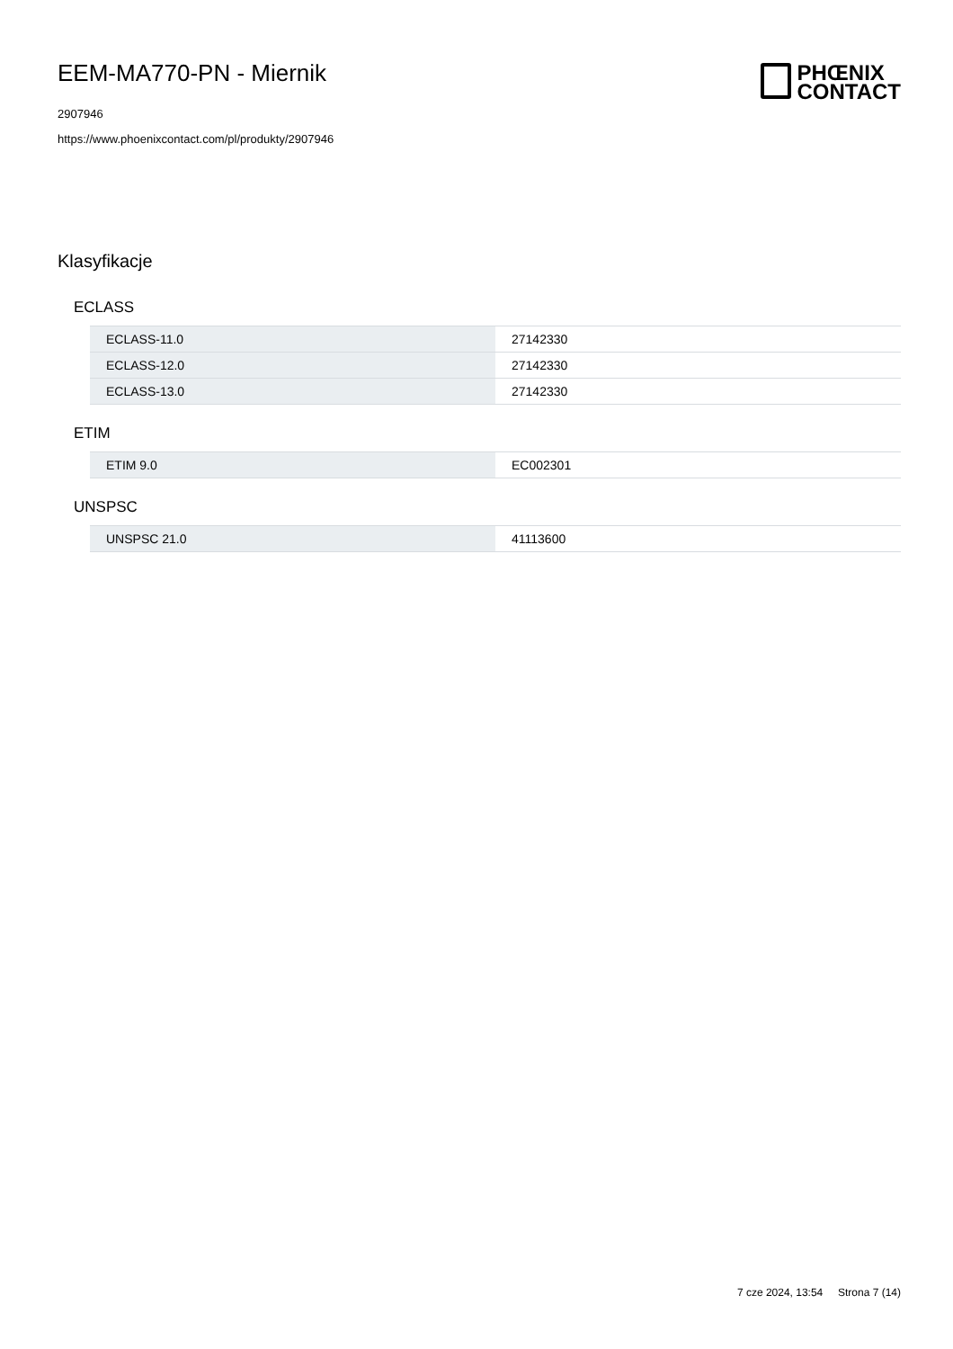EEM-MA770-PN - Miernik
2907946
https://www.phoenixcontact.com/pl/produkty/2907946
PHŒNIX
CONTACT
Klasyfikacje
ECLASS
| ECLASS-11.0 | 27142330 |
| ECLASS-12.0 | 27142330 |
| ECLASS-13.0 | 27142330 |
ETIM
| ETIM 9.0 | EC002301 |
UNSPSC
| UNSPSC 21.0 | 41113600 |
7 cze 2024, 13:54 Strona 7 (14)